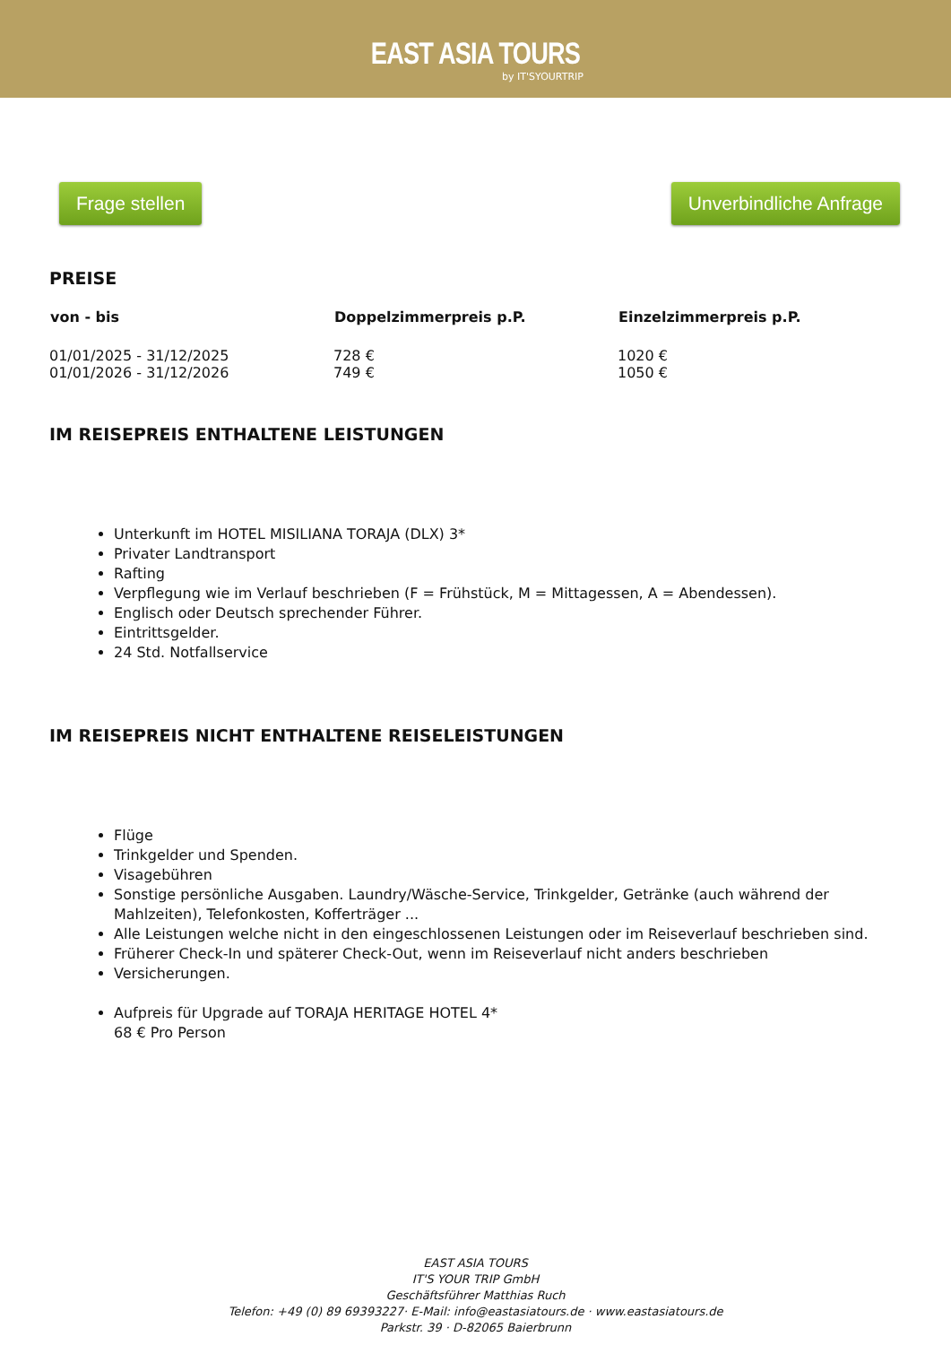EAST ASIA TOURS
by IT'SYOURTRIP
Frage stellen Unverbindliche Anfrage
PREISE
| von - bis | Doppelzimmerpreis p.P. | Einzelzimmerpreis p.P. |
| --- | --- | --- |
| 01/01/2025 - 31/12/2025 | 728 € | 1020 € |
| 01/01/2026 - 31/12/2026 | 749 € | 1050 € |
IM REISEPREIS ENTHALTENE LEISTUNGEN
Unterkunft im HOTEL MISILIANA TORAJA (DLX) 3*
Privater Landtransport
Rafting
Verpflegung wie im Verlauf beschrieben (F = Frühstück, M = Mittagessen, A = Abendessen).
Englisch oder Deutsch sprechender Führer.
Eintrittsgelder.
24 Std. Notfallservice
IM REISEPREIS NICHT ENTHALTENE REISELEISTUNGEN
Flüge
Trinkgelder und Spenden.
Visagebühren
Sonstige persönliche Ausgaben. Laundry/Wäsche-Service, Trinkgelder, Getränke (auch während der Mahlzeiten), Telefonkosten, Kofferträger ...
Alle Leistungen welche nicht in den eingeschlossenen Leistungen oder im Reiseverlauf beschrieben sind.
Früherer Check-In und späterer Check-Out, wenn im Reiseverlauf nicht anders beschrieben
Versicherungen.
Aufpreis für Upgrade auf TORAJA HERITAGE HOTEL 4*
68 € Pro Person
EAST ASIA TOURS
IT'S YOUR TRIP GmbH
Geschäftsführer Matthias Ruch
Telefon: +49 (0) 89 69393227· E-Mail: info@eastasiatours.de · www.eastasiatours.de
Parkstr. 39 · D-82065 Baierbrunn